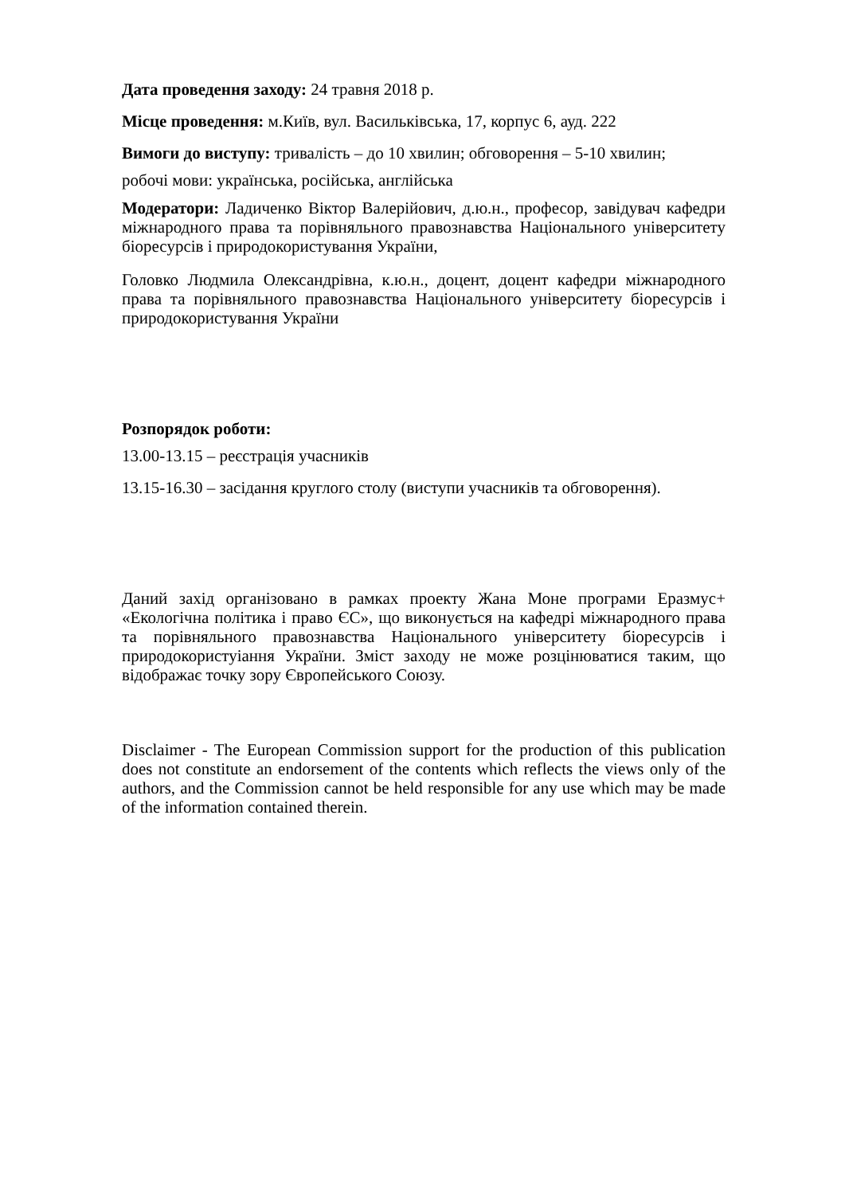Дата проведення заходу: 24 травня 2018 р.
Місце проведення: м.Київ, вул. Васильківська, 17, корпус 6, ауд. 222
Вимоги до виступу: тривалість – до 10 хвилин; обговорення – 5-10 хвилин;
робочі мови: українська, російська, англійська
Модератори: Ладиченко Віктор Валерійович, д.ю.н., професор, завідувач кафедри міжнародного права та порівняльного правознавства Національного університету біоресурсів і природокористування України,
Головко Людмила Олександрівна, к.ю.н., доцент, доцент кафедри міжнародного права та порівняльного правознавства Національного університету біоресурсів і природокористування України
Розпорядок роботи:
13.00-13.15 – реєстрація учасників
13.15-16.30 – засідання круглого столу (виступи учасників та обговорення).
Даний захід організовано в рамках проекту Жана Моне програми Еразмус+ «Екологічна політика і право ЄС», що виконується на кафедрі міжнародного права та порівняльного правознавства Національного університету біоресурсів і природокористуіання України. Зміст заходу не може розцінюватися таким, що відображає точку зору Європейського Союзу.
Disclaimer - The European Commission support for the production of this publication does not constitute an endorsement of the contents which reflects the views only of the authors, and the Commission cannot be held responsible for any use which may be made of the information contained therein.